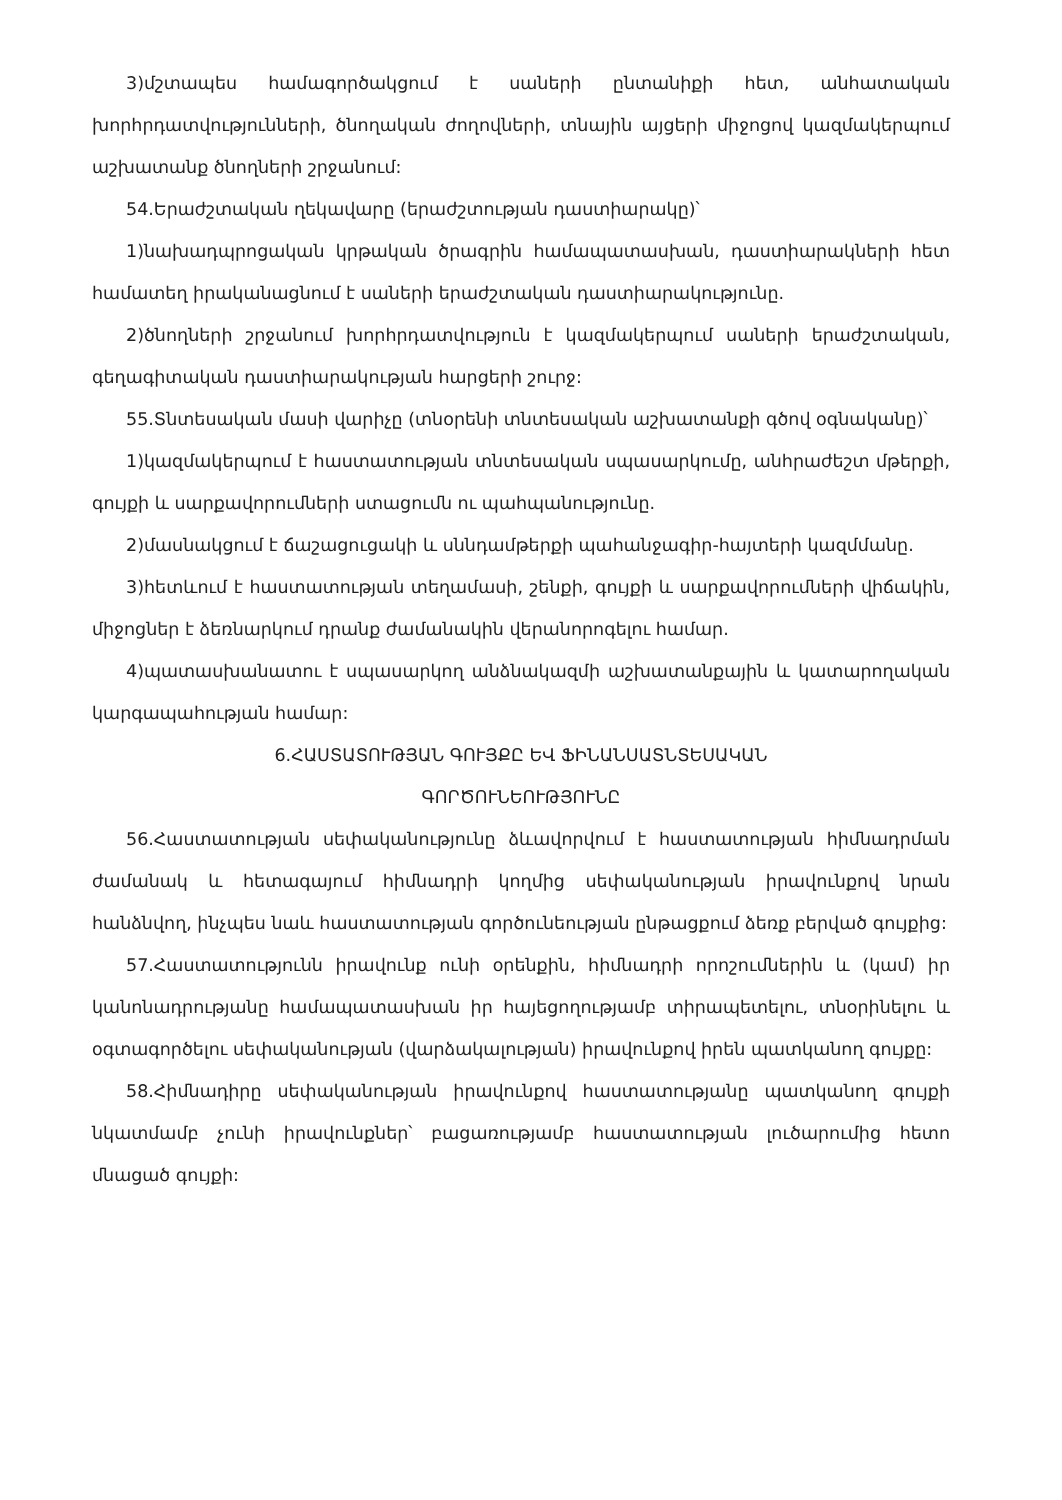3)մշտապես համագործակցում է սաների ընտանիքի հետ, անհատական խորհրդատվությունների, ծնողական ժողովների, տնային այցերի միջոցով կազմակերպում աշխատանք ծնողների շրջանում:
54.Երաժշտական ղեկավարը (երաժշտության դաստիարակը)՝
1)նախադպրոցական կրթական ծրագրին համապատասխան, դաստիարակների հետ համատեղ իրականացնում է սաների երաժշտական դաստիարակությունը.
2)ծնողների շրջանում խորհրդատվություն է կազմակերպում սաների երաժշտական, գեղագիտական դաստիարակության հարցերի շուրջ:
55.Տնտեսական մասի վարիչը (տնօրենի տնտեսական աշխատանքի գծով օգնականը)՝
1)կազմակերպում է հաստատության տնտեսական սպասարկումը, անհրաժեշտ մթերքի, գույքի և սարքավորումների ստացումն ու պահպանությունը.
2)մասնակցում է ճաշացուցակի և սննդամթերքի պահանջագիր-հայտերի կազմմանը.
3)հետևում է հաստատության տեղամասի, շենքի, գույքի և սարքավորումների վիճակին, միջոցներ է ձեռնարկում դրանք ժամանակին վերանորոգելու համար.
4)պատասխանատու է սպասարկող անձնակազմի աշխատանքային և կատարողական կարգապահության համար:
6.ՀԱՍՏԱՏՈՒԹՅԱՆ ԳՈՒՅՔԸ ԵՎ ՖԻՆԱՆՍԱՏՆՏԵՍԱԿԱՆ
ԳՈՐԾՈՒՆԵՈՒԹՅՈՒՆԸ
56.Հաստատության սեփականությունը ձևավորվում է հաստատության հիմնադրման ժամանակ և հետագայում հիմնադրի կողմից սեփականության իրավունքով նրան հանձնվող, ինչպես նաև հաստատության գործունեության ընթացքում ձեռք բերված գույքից:
57.Հաստատությունն իրավունք ունի օրենքին, հիմնադրի որոշումներին և (կամ) իր կանոնադրությանը համապատասխան իր հայեցողությամբ տիրապետելու, տնօրինելու և օգտագործելու սեփականության (վարձակալության) իրավունքով իրեն պատկանող գույքը:
58.Հիմնադիրը սեփականության իրավունքով հաստատությանը պատկանող գույքի նկատմամբ չունի իրավունքներ՝ բացառությամբ հաստատության լուծարումից հետո մնացած գույքի: